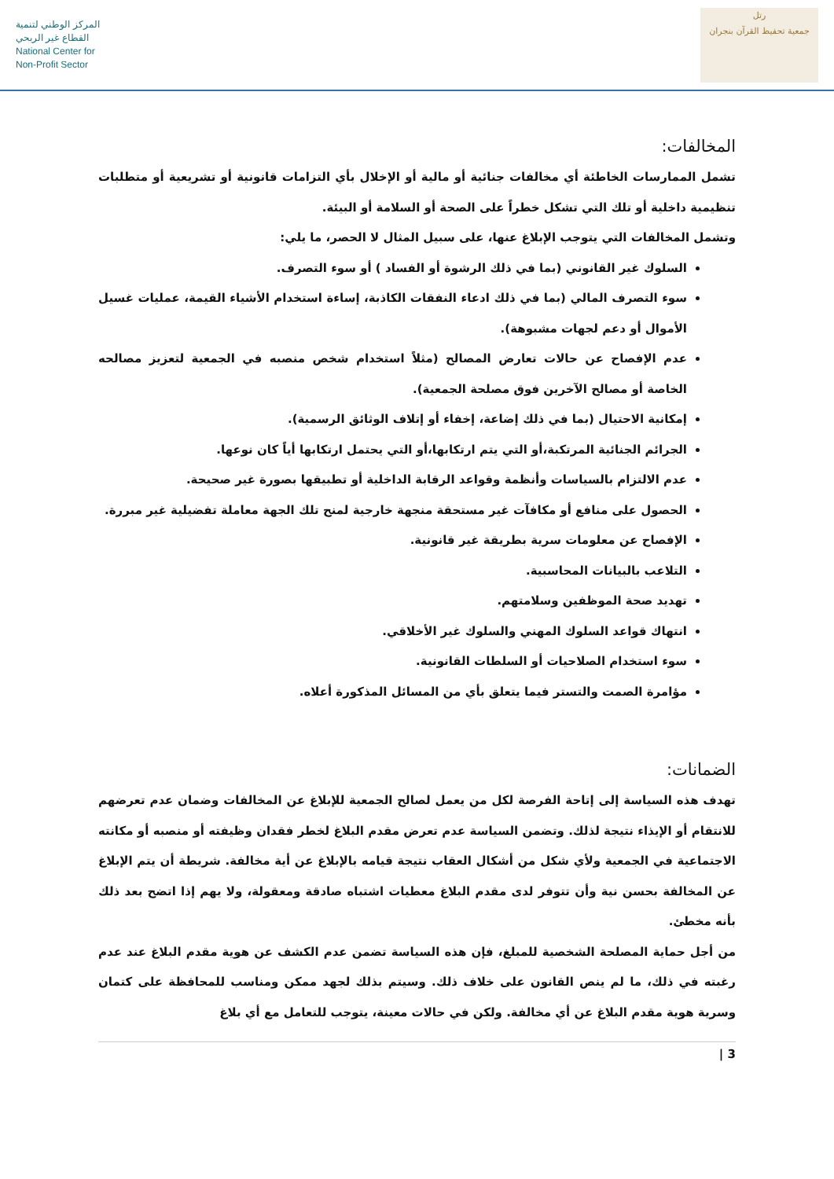المركز الوطني لتنمية
القطاع غير الربحي
National Center for
Non-Profit Sector
رتل
جمعية تحفيظ القرآن بنجران
المخالفات:
تشمل الممارسات الخاطئة أي مخالفات جنائية أو مالية أو الإخلال بأي التزامات قانونية أو تشريعية أو متطلبات تنظيمية داخلية أو تلك التي تشكل خطراً على الصحة أو السلامة أو البيئة.
وتشمل المخالفات التي يتوجب الإبلاغ عنها، على سبيل المثال لا الحصر، ما يلي:
السلوك غير القانوني (بما في ذلك الرشوة أو الفساد ) أو سوء التصرف.
سوء التصرف المالي (بما في ذلك ادعاء النفقات الكاذبة، إساءة استخدام الأشياء القيمة، عمليات غسيل الأموال أو دعم لجهات مشبوهة).
عدم الإفصاح عن حالات تعارض المصالح (مثلاً استخدام شخص منصبه في الجمعية لتعزيز مصالحه الخاصة أو مصالح الآخرين فوق مصلحة الجمعية).
إمكانية الاحتيال (بما في ذلك إضاعة، إخفاء أو إتلاف الوثائق الرسمية).
الجرائم الجنائية المرتكبة،أو التي يتم ارتكابها،أو التي يحتمل ارتكابها أياً كان نوعها.
عدم الالتزام بالسياسات وأنظمة وقواعد الرقابة الداخلية أو تطبيقها بصورة غير صحيحة.
الحصول على منافع أو مكافآت غير مستحقة منجهة خارجية لمنح تلك الجهة معاملة تفضيلية غير مبررة.
الإفصاح عن معلومات سرية بطريقة غير قانونية.
التلاعب بالبيانات المحاسبية.
تهديد صحة الموظفين وسلامتهم.
انتهاك قواعد السلوك المهني والسلوك غير الأخلاقي.
سوء استخدام الصلاحيات أو السلطات القانونية.
مؤامرة الصمت والتستر فيما يتعلق بأي من المسائل المذكورة أعلاه.
الضمانات:
تهدف هذه السياسة إلى إتاحة الفرصة لكل من يعمل لصالح الجمعية للإبلاغ عن المخالفات وضمان عدم تعرضهم للانتقام أو الإيذاء نتيجة لذلك. وتضمن السياسة عدم تعرض مقدم البلاغ لخطر فقدان وظيفته أو منصبه أو مكانته الاجتماعية في الجمعية ولأي شكل من أشكال العقاب نتيجة قيامه بالإبلاغ عن أية مخالفة. شريطة أن يتم الإبلاغ عن المخالفة بحسن نية وأن تتوفر لدى مقدم البلاغ معطيات اشتباه صادقة ومعقولة، ولا يهم إذا اتضح بعد ذلك بأنه مخطئ.
من أجل حماية المصلحة الشخصية للمبلغ، فإن هذه السياسة تضمن عدم الكشف عن هوية مقدم البلاغ عند عدم رغبته في ذلك، ما لم ينص القانون على خلاف ذلك. وسيتم بذلك لجهد ممكن ومناسب للمحافظة على كتمان وسرية هوية مقدم البلاغ عن أي مخالفة. ولكن في حالات معينة، يتوجب للتعامل مع أي بلاغ
3 |